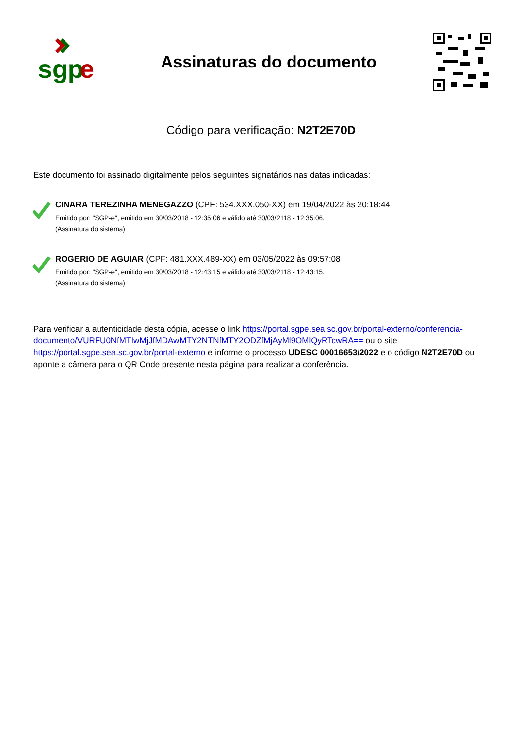sgp
e
Assinaturas do documento
Código para verificação: N2T2E70D
Este documento foi assinado digitalmente pelos seguintes signatários nas datas indicadas:
CINARA TEREZINHA MENEGAZZO (CPF: 534.XXX.050-XX) em 19/04/2022 às 20:18:44
Emitido por: "SGP-e", emitido em 30/03/2018 - 12:35:06 e válido até 30/03/2118 - 12:35:06.
(Assinatura do sistema)
ROGERIO DE AGUIAR (CPF: 481.XXX.489-XX) em 03/05/2022 às 09:57:08
Emitido por: "SGP-e", emitido em 30/03/2018 - 12:43:15 e válido até 30/03/2118 - 12:43:15.
(Assinatura do sistema)
Para verificar a autenticidade desta cópia, acesse o link https://portal.sgpe.sea.sc.gov.br/portal-externo/conferencia-documento/VURFU0NfMTIwMjJfMDAwMTY2NTNfMTY2ODZfMjAyMl9OMlQyRTcwRA== ou o site https://portal.sgpe.sea.sc.gov.br/portal-externo e informe o processo UDESC 00016653/2022 e o código N2T2E70D ou aponte a câmera para o QR Code presente nesta página para realizar a conferência.